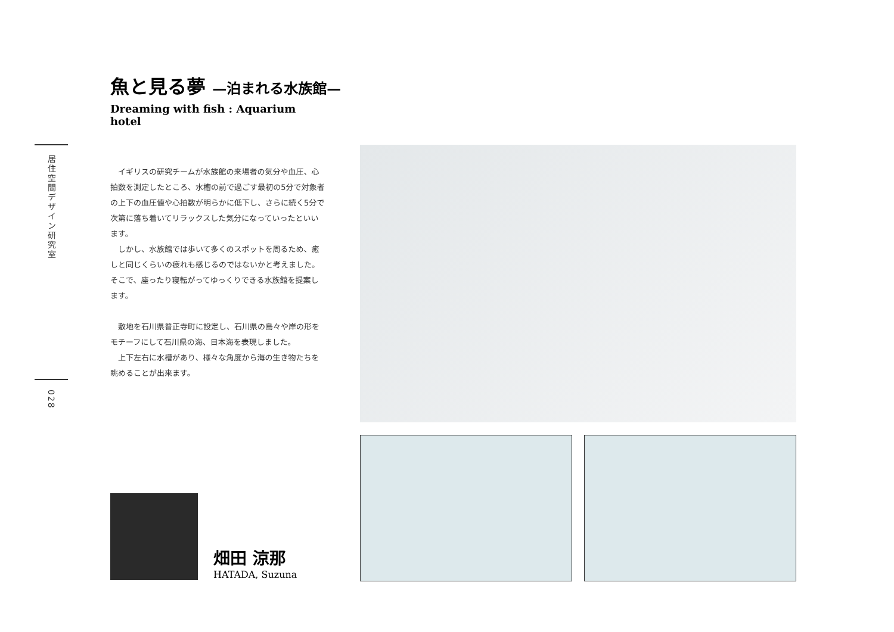居住空間デザイン研究室
028
魚と見る夢 —泊まれる水族館—
Dreaming with fish : Aquarium hotel
イギリスの研究チームが水族館の来場者の気分や血圧、心拍数を測定したところ、水槽の前で過ごす最初の5分で対象者の上下の血圧値や心拍数が明らかに低下し、さらに続く5分で次第に落ち着いてリラックスした気分になっていったといいます。
しかし、水族館では歩いて多くのスポットを周るため、癒しと同じくらいの疲れも感じるのではないかと考えました。そこで、座ったり寝転がってゆっくりできる水族館を提案します。
敷地を石川県普正寺町に設定し、石川県の島々や岸の形をモチーフにして石川県の海、日本海を表現しました。
上下左右に水槽があり、様々な角度から海の生き物たちを眺めることが出来ます。
畑田 涼那
HATADA, Suzuna